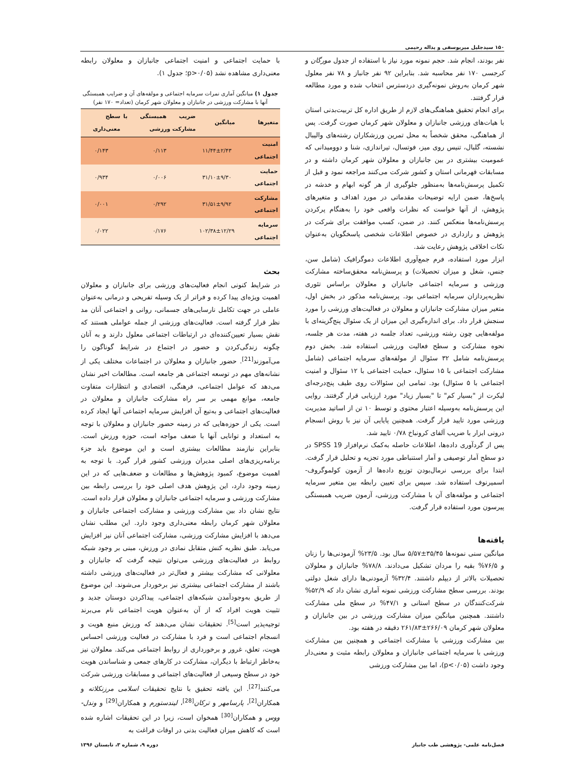۱۵۰ سیدجلیل میریوسفی و یداله رحیمی
نفر بودند، انجام شد. حجم نمونه مورد نیاز با استفاده از جدول مورگان و کرجسی ۱۷۰ نفر محاسبه شد. بنابراین ۹۲ نفر جانباز و ۷۸ نفر معلول شهر کرمان به‌روش نمونه‌گیری دردسترس انتخاب شده و مورد مطالعه قرار گرفتند.
برای انجام تحقیق هماهنگی‌های لازم از طریق اداره کل تربیت‌بدنی استان با هیات‌های ورزشی جانبازان و معلولان شهر کرمان صورت گرفت. پس از هماهنگی، محقق شخصاً به محل تمرین ورزشکاران رشته‌های والیبال نشسته، گلبال، تنیس روی میز، فوتسال، تیراندازی، شنا و دوومیدانی که عمومیت بیشتری در بین جانبازان و معلولان شهر کرمان داشته و در مسابقات قهرمانی استان و کشور شرکت می‌کنند مراجعه نمود و قبل از تکمیل پرسش‌نامه‌ها به‌منظور جلوگیری از هر گونه ابهام و خدشه در پاسخ‌ها، ضمن ارایه توضیحات مقدماتی در مورد اهداف و متغیرهای پژوهش، از آنها خواست که نظرات واقعی خود را به‌هنگام پرکردن پرسش‌نامه‌ها منعکس کنند. در ضمن، کسب موافقت برای شرکت در پژوهش و رازداری در خصوص اطلاعات شخصی پاسخگویان به‌عنوان نکات اخلاقی پژوهش رعایت شد.
ابزار مورد استفاده، فرم جمع‌آوری اطلاعات دموگرافیک (شامل سن، جنس، شغل و میزان تحصیلات) و پرسش‌نامه محقق‌ساخته مشارکت ورزشی و سرمایه اجتماعی جانبازان و معلولان براساس تئوری نظریه‌پردازان سرمایه اجتماعی بود. پرسش‌نامه مذکور در بخش اول، متغیر میزان مشارکت جانبازان و معلولان در فعالیت‌های ورزشی را مورد سنجش قرار داد. برای اندازه‌گیری این میزان از یک سئوال پنج‌گزینه‌ای با مولفه‌هایی چون رشته ورزشی، تعداد جلسه در هفته، مدت هر جلسه، نحوه مشارکت و سطح فعالیت ورزشی استفاده شد. بخش دوم پرسش‌نامه شامل ۳۲ سئوال از مولفه‌های سرمایه اجتماعی (شامل مشارکت اجتماعی با ۱۵ سئوال، حمایت اجتماعی با ۱۲ سئوال و امنیت اجتماعی با ۵ سئوال) بود. تمامی این سئوالات روی طیف پنج‌درجه‌ای لیکرت از "بسیار کم" تا "بسیار زیاد" مورد ارزیابی قرار گرفتند. روایی این پرسش‌نامه به‌وسیله اعتبار محتوی و توسط ۱۰ تن از اساتید مدیریت ورزشی مورد تایید قرار گرفت. همچنین پایایی آن نیز با روش انسجام درونی ابزار با ضریب آلفای کرونباخ ۰/۷۸ تایید شد.
پس از گردآوری داده‌ها، اطلاعات حاصله به‌کمک نرم‌افزار SPSS 19 در دو سطح آمار توصیفی و آمار استنباطی مورد تجزیه و تحلیل قرار گرفت. ابتدا برای بررسی نرمال‌بودن توزیع داده‌ها از آزمون کولموگروف- اسمیرنوف استفاده شد. سپس برای تعیین رابطه بین متغیر سرمایه اجتماعی و مولفه‌های آن با مشارکت ورزشی، آزمون ضریب همبستگی پیرسون مورد استفاده قرار گرفت.
یافته‌ها
میانگین سنی نمونه‌ها ۳۵/۴۵±۵/۵۷ سال بود. ۲۳/۵% آزمودنی‌ها را زنان و ۷۶/۵% بقیه را مردان تشکیل می‌دادند. ۷۸/۸% جانبازان و معلولان تحصیلات بالاتر از دیپلم داشتند. ۳۲/۴% آزمودنی‌ها دارای شغل دولتی بودند. بررسی سطح مشارکت ورزشی نمونه آماری نشان داد که ۵۲/۹% شرکت‌کنندگان در سطح استانی و ۴۷/۱% در سطح ملی مشارکت داشتند. همچنین میانگین میزان مشارکت ورزشی در بین جانبازان و معلولان شهر کرمان ۲۶۶/۰۹±۲۶۱/۸۳ دقیقه در هفته بود.
بین مشارکت ورزشی با مشارکت اجتماعی و همچنین بین مشارکت ورزشی با سرمایه اجتماعی جانبازان و معلولان رابطه مثبت و معنی‌دار وجود داشت (p<۰/۰۵)، اما بین مشارکت ورزشی
با حمایت اجتماعی و امنیت اجتماعی جانبازان و معلولان رابطه معنی‌داری مشاهده نشد (p>۰/۰۵؛ جدول ۱).
جدول ۱) میانگین آماری نمرات سرمایه اجتماعی و مولفه‌های آن و ضرایب همبستگی آنها با مشارکت ورزشی در جانبازان و معلولان شهر کرمان (تعداد= ۱۷۰ نفر)
| متغیرها | میانگین | ضریب همبستگی با مشارکت ورزشی | سطح معنی‌داری |
| --- | --- | --- | --- |
| امنیت اجتماعی | ۱۱/۴۴±۲/۴۳ | ۰/۱۱۳ | ۰/۱۴۳ |
| حمایت اجتماعی | ۳۱/۱۰±۹/۳۰ | ۰/۰۰۶ | ۰/۹۳۴ |
| مشارکت اجتماعی | ۳۱/۵۱±۹/۹۲ | ۰/۲۹۲ | ۰/۰۰۱ |
| سرمایه اجتماعی | ۱۰۲/۳۸±۱۲/۲۹ | ۰/۱۷۶ | ۰/۰۲۲ |
بحث
در شرایط کنونی انجام فعالیت‌های ورزشی برای جانبازان و معلولان اهمیت ویژه‌ای پیدا کرده و فراتر از یک وسیله تفریحی و درمانی به‌عنوان عاملی در جهت تکامل نارسایی‌های جسمانی، روانی و اجتماعی آنان مد نظر قرار گرفته است. فعالیت‌های ورزشی از جمله عواملی هستند که نقش بسیار تعیین‌کننده‌ای در ارتباطات اجتماعی معلول دارند و به آنان چگونه زندگی‌کردن و حضور در اجتماع در شرایط گوناگون را می‌آموزند<sup>[21]</sup>. حضور جانبازان و معلولان در اجتماعات مختلف یکی از نشانه‌های مهم در توسعه اجتماعی هر جامعه است. مطالعات اخیر نشان می‌دهد که عوامل اجتماعی، فرهنگی، اقتصادی و انتظارات متفاوت جامعه، موانع مهمی بر سر راه مشارکت جانبازان و معلولان در فعالیت‌های اجتماعی و به‌تبع آن افزایش سرمایه اجتماعی آنها ایجاد کرده است. یکی از حوزه‌هایی که در زمینه حضور جانبازان و معلولان با توجه به استعداد و توانایی آنها با ضعف مواجه است، حوزه ورزش است. بنابراین نیازمند مطالعات بیشتری است و این موضوع باید جزء برنامه‌ریزی‌های اصلی مدیران ورزشی کشور قرار گیرد. با توجه به اهمیت موضوع، کمبود پژوهش‌ها و مطالعات و ضعف‌هایی که در این زمینه وجود دارد، این پژوهش هدف اصلی خود را بررسی رابطه بین مشارکت ورزشی و سرمایه اجتماعی جانبازان و معلولان قرار داده است.
نتایج نشان داد بین مشارکت ورزشی و مشارکت اجتماعی جانبازان و معلولان شهر کرمان رابطه معنی‌داری وجود دارد. این مطلب نشان می‌دهد با افزایش مشارکت ورزشی، مشارکت اجتماعی آنان نیز افزایش می‌یابد. طبق نظریه کنش متقابل نمادی در ورزش، مبنی بر وجود شبکه روابط در فعالیت‌های ورزشی می‌توان نتیجه گرفت که جانبازان و معلولانی که مشارکت بیشتر و فعال‌تر در فعالیت‌های ورزشی داشته باشند از مشارکت اجتماعی بیشتری نیز برخوردار می‌شوند. این موضوع از طریق به‌وجودآمدن شبکه‌های اجتماعی، پیداکردن دوستان جدید و تثبیت هویت افراد که از آن به‌عنوان هویت اجتماعی نام می‌برند توجیه‌پذیر است<sup>[5]</sup>. تحقیقات نشان می‌دهند که ورزش منبع هویت و انسجام اجتماعی است و فرد با مشارکت در فعالیت ورزشی احساس هویت، تعلق، غرور و برخورداری از روابط اجتماعی می‌کند. معلولان نیز به‌خاطر ارتباط با دیگران، مشارکت در کارهای جمعی و شناساندن هویت خود در سطح وسیعی از فعالیت‌های اجتماعی و مسابقات ورزشی شرکت می‌کنند<sup>[27]</sup>. این یافته تحقیق با نتایج تحقیقات اسلامی مرزنکلاته و همکاران<sup>[2]</sup>، پارسامهر و ترکان<sup>[28]</sup>، لیندستورم و همکاران<sup>[29]</sup> و وندل- ووس و همکاران<sup>[30]</sup> همخوان است، زیرا در این تحقیقات اشاره شده است که کاهش میزان فعالیت بدنی در اوقات فراغت به
فصل‌نامه علمی- پژوهشی طب جانباز دوره ۹، شماره ۳، تابستان ۱۳۹۶